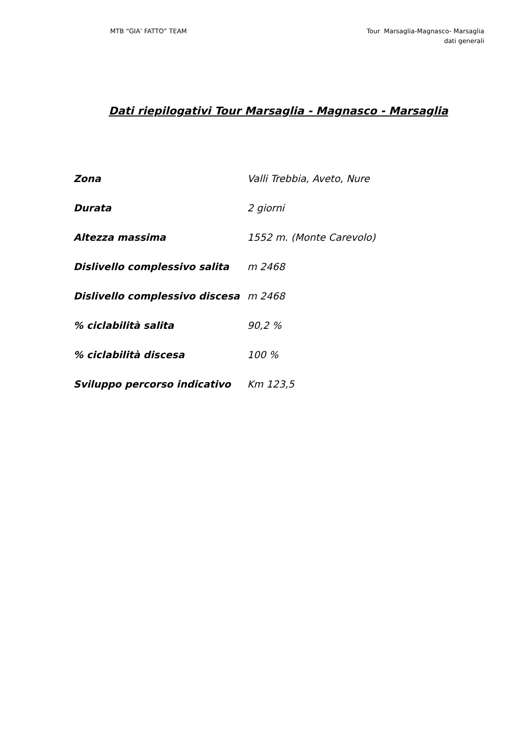MTB “GIA’ FATTO” TEAM Tour Marsaglia-Magnasco- Marsaglia
dati generali
Dati riepilogativi Tour Marsaglia - Magnasco - Marsaglia
| Zona | Valli Trebbia, Aveto, Nure |
| Durata | 2 giorni |
| Altezza massima | 1552 m. (Monte Carevolo) |
| Dislivello complessivo salita | m 2468 |
| Dislivello complessivo discesa | m 2468 |
| % ciclabilità salita | 90,2 % |
| % ciclabilità discesa | 100 % |
| Sviluppo percorso indicativo | Km 123,5 |